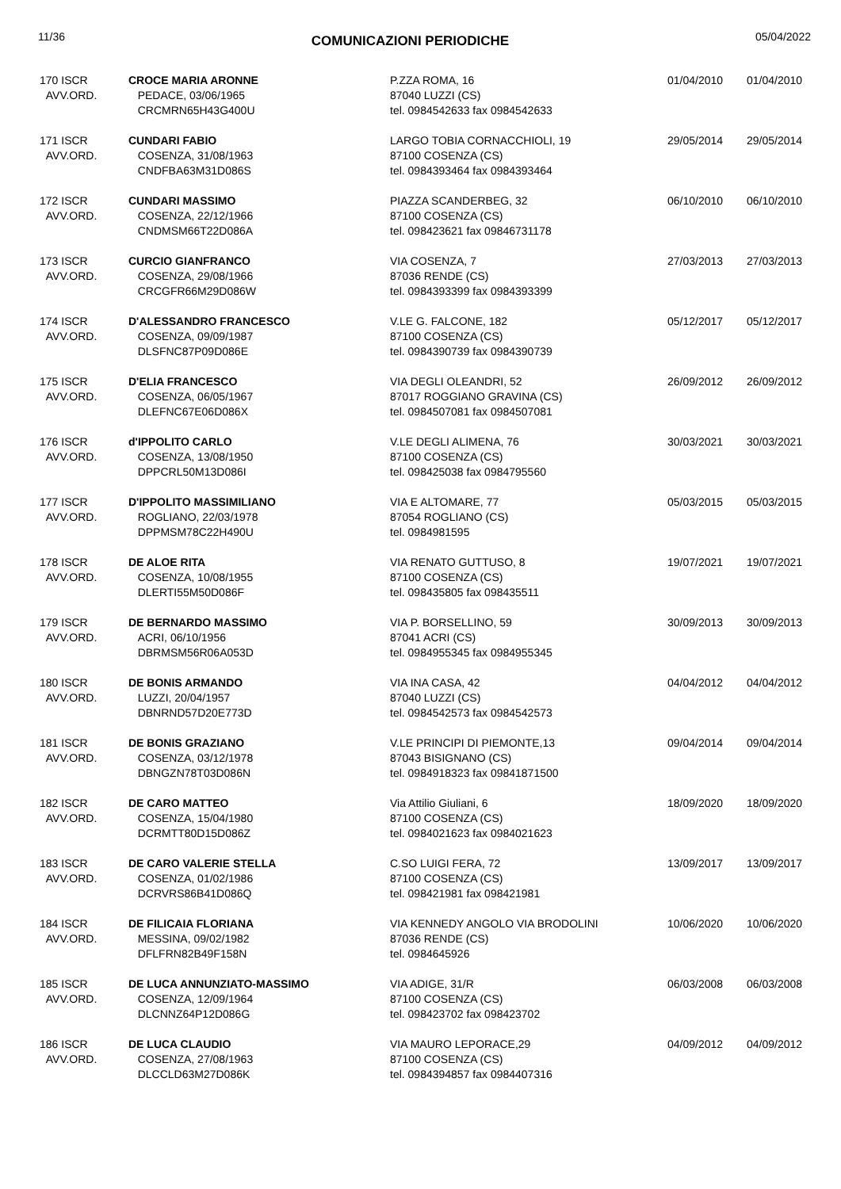11/36 COMUNICAZIONI PERIODICHE 05/04/2022
| 170 ISCR AVV.ORD. | CROCE MARIA ARONNE PEDACE, 03/06/1965 CRCMRN65H43G400U | P.ZZA ROMA, 16 87040 LUZZI (CS) tel. 0984542633 fax 0984542633 | 01/04/2010 | 01/04/2010 |
| 171 ISCR AVV.ORD. | CUNDARI FABIO COSENZA, 31/08/1963 CNDFBA63M31D086S | LARGO TOBIA CORNACCHIOLI, 19 87100 COSENZA (CS) tel. 0984393464 fax 0984393464 | 29/05/2014 | 29/05/2014 |
| 172 ISCR AVV.ORD. | CUNDARI MASSIMO COSENZA, 22/12/1966 CNDMSM66T22D086A | PIAZZA SCANDERBEG, 32 87100 COSENZA (CS) tel. 098423621 fax 09846731178 | 06/10/2010 | 06/10/2010 |
| 173 ISCR AVV.ORD. | CURCIO GIANFRANCO COSENZA, 29/08/1966 CRCGFR66M29D086W | VIA COSENZA, 7 87036 RENDE (CS) tel. 0984393399 fax 0984393399 | 27/03/2013 | 27/03/2013 |
| 174 ISCR AVV.ORD. | D'ALESSANDRO FRANCESCO COSENZA, 09/09/1987 DLSFNC87P09D086E | V.LE G. FALCONE, 182 87100 COSENZA (CS) tel. 0984390739 fax 0984390739 | 05/12/2017 | 05/12/2017 |
| 175 ISCR AVV.ORD. | D'ELIA FRANCESCO COSENZA, 06/05/1967 DLEFNC67E06D086X | VIA DEGLI OLEANDRI, 52 87017 ROGGIANO GRAVINA (CS) tel. 0984507081 fax 0984507081 | 26/09/2012 | 26/09/2012 |
| 176 ISCR AVV.ORD. | d'IPPOLITO CARLO COSENZA, 13/08/1950 DPPCRL50M13D086I | V.LE DEGLI ALIMENA, 76 87100 COSENZA (CS) tel. 098425038 fax 0984795560 | 30/03/2021 | 30/03/2021 |
| 177 ISCR AVV.ORD. | D'IPPOLITO MASSIMILIANO ROGLIANO, 22/03/1978 DPPMSM78C22H490U | VIA E ALTOMARE, 77 87054 ROGLIANO (CS) tel. 0984981595 | 05/03/2015 | 05/03/2015 |
| 178 ISCR AVV.ORD. | DE ALOE RITA COSENZA, 10/08/1955 DLERTI55M50D086F | VIA RENATO GUTTUSO, 8 87100 COSENZA (CS) tel. 098435805 fax 098435511 | 19/07/2021 | 19/07/2021 |
| 179 ISCR AVV.ORD. | DE BERNARDO MASSIMO ACRI, 06/10/1956 DBRMSM56R06A053D | VIA P. BORSELLINO, 59 87041 ACRI (CS) tel. 0984955345 fax 0984955345 | 30/09/2013 | 30/09/2013 |
| 180 ISCR AVV.ORD. | DE BONIS ARMANDO LUZZI, 20/04/1957 DBNRND57D20E773D | VIA INA CASA, 42 87040 LUZZI (CS) tel. 0984542573 fax 0984542573 | 04/04/2012 | 04/04/2012 |
| 181 ISCR AVV.ORD. | DE BONIS GRAZIANO COSENZA, 03/12/1978 DBNGZN78T03D086N | V.LE PRINCIPI DI PIEMONTE,13 87043 BISIGNANO (CS) tel. 0984918323 fax 09841871500 | 09/04/2014 | 09/04/2014 |
| 182 ISCR AVV.ORD. | DE CARO MATTEO COSENZA, 15/04/1980 DCRMTT80D15D086Z | Via Attilio Giuliani, 6 87100 COSENZA (CS) tel. 0984021623 fax 0984021623 | 18/09/2020 | 18/09/2020 |
| 183 ISCR AVV.ORD. | DE CARO VALERIE STELLA COSENZA, 01/02/1986 DCRVRS86B41D086Q | C.SO LUIGI FERA, 72 87100 COSENZA (CS) tel. 098421981 fax 098421981 | 13/09/2017 | 13/09/2017 |
| 184 ISCR AVV.ORD. | DE FILICAIA FLORIANA MESSINA, 09/02/1982 DFLFRN82B49F158N | VIA KENNEDY ANGOLO VIA BRODOLINI 87036 RENDE (CS) tel. 0984645926 | 10/06/2020 | 10/06/2020 |
| 185 ISCR AVV.ORD. | DE LUCA ANNUNZIATO-MASSIMO COSENZA, 12/09/1964 DLCNNZ64P12D086G | VIA ADIGE, 31/R 87100 COSENZA (CS) tel. 098423702 fax 098423702 | 06/03/2008 | 06/03/2008 |
| 186 ISCR AVV.ORD. | DE LUCA CLAUDIO COSENZA, 27/08/1963 DLCCLD63M27D086K | VIA MAURO LEPORACE,29 87100 COSENZA (CS) tel. 0984394857 fax 0984407316 | 04/09/2012 | 04/09/2012 |